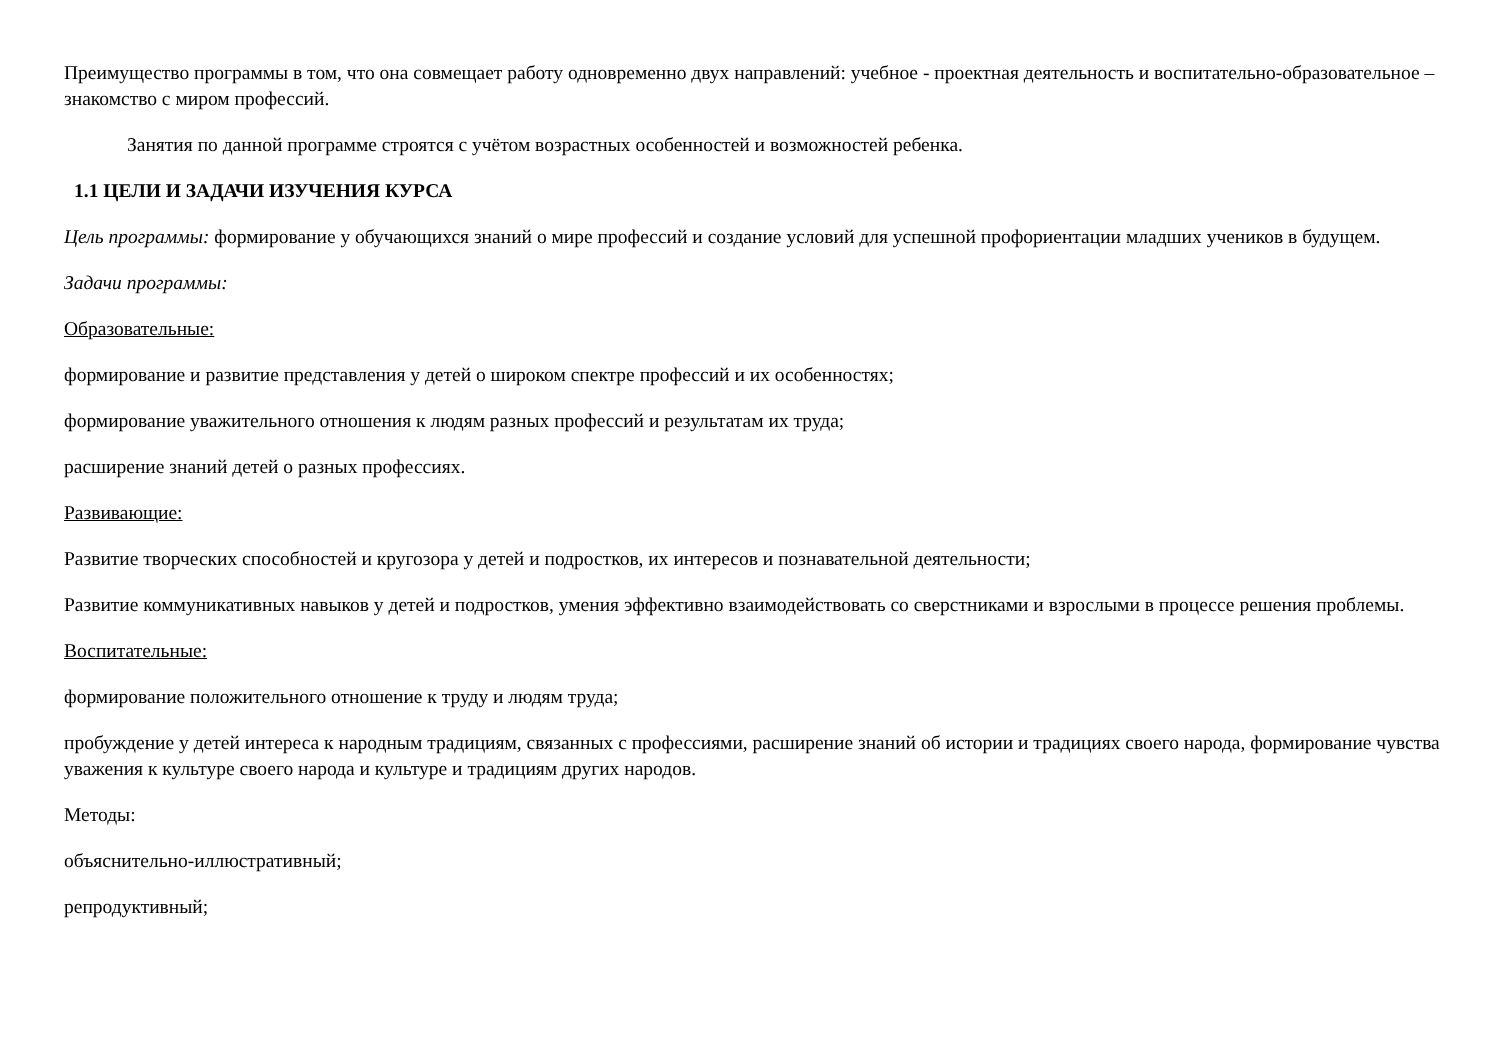Преимущество программы в том, что она совмещает работу одновременно двух направлений: учебное - проектная деятельность и воспитательно-образовательное – знакомство с миром профессий.
Занятия по данной программе строятся с учётом возрастных особенностей и возможностей ребенка.
1.1 ЦЕЛИ И ЗАДАЧИ ИЗУЧЕНИЯ КУРСА
Цель программы: формирование у обучающихся знаний о мире профессий и создание условий для успешной профориентации младших учеников в будущем.
Задачи программы:
Образовательные:
формирование и развитие представления у детей о широком спектре профессий и их особенностях;
формирование уважительного отношения к людям разных профессий и результатам их труда;
расширение знаний детей о разных профессиях.
Развивающие:
Развитие творческих способностей и кругозора у детей и подростков, их интересов и познавательной деятельности;
Развитие коммуникативных навыков у детей и подростков, умения эффективно взаимодействовать со сверстниками и взрослыми в процессе решения проблемы.
Воспитательные:
формирование положительного отношение к труду и людям труда;
пробуждение у детей интереса к народным традициям, связанных с профессиями, расширение знаний об истории и традициях своего народа, формирование чувства уважения к культуре своего народа и культуре и традициям других народов.
Методы:
объяснительно-иллюстративный;
репродуктивный;